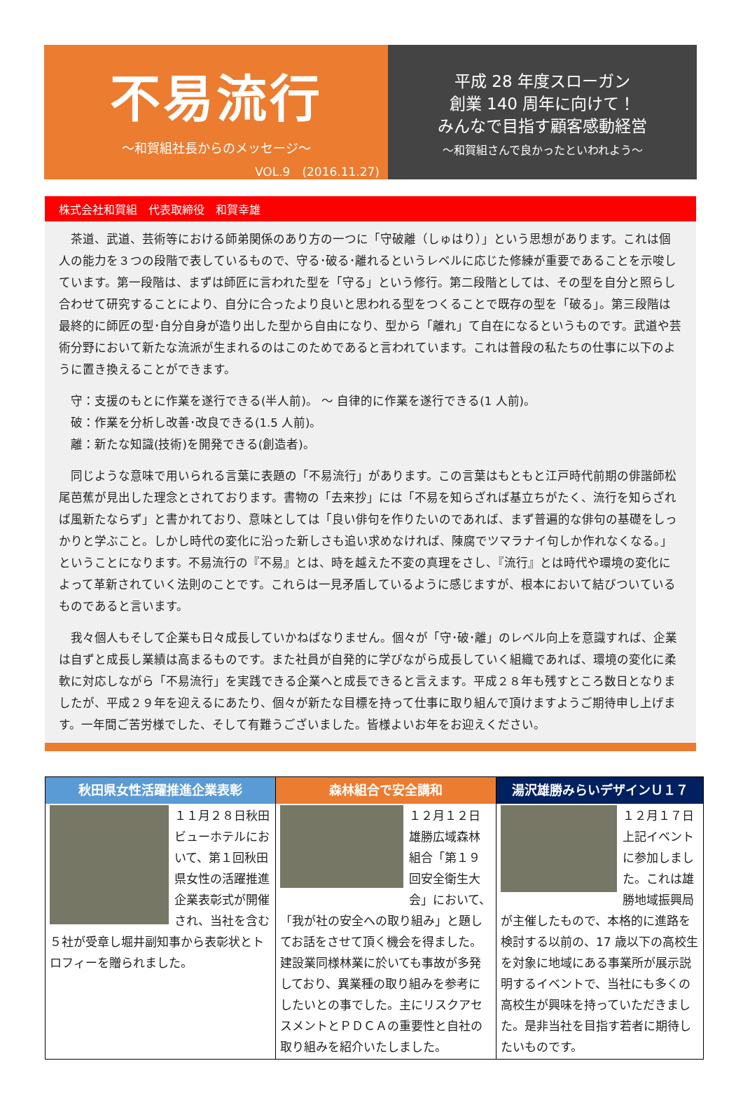不易流行
～和賀組社長からのメッセージ～
VOL.9　(2016.11.27)
平成 28 年度スローガン
創業 140 周年に向けて！
みんなで目指す顧客感動経営
～和賀組さんで良かったといわれよう～
株式会社和賀組　代表取締役　和賀幸雄
　茶道、武道、芸術等における師弟関係のあり方の一つに「守破離（しゅはり）」という思想があります。これは個人の能力を３つの段階で表しているもので、守る･破る･離れるというレベルに応じた修練が重要であることを示唆しています。第一段階は、まずは師匠に言われた型を「守る」という修行。第二段階としては、その型を自分と照らし合わせて研究することにより、自分に合ったより良いと思われる型をつくることで既存の型を「破る」。第三段階は最終的に師匠の型･自分自身が造り出した型から自由になり、型から「離れ」て自在になるというものです。武道や芸術分野において新たな流派が生まれるのはこのためであると言われています。これは普段の私たちの仕事に以下のように置き換えることができます。
　守：支援のもとに作業を遂行できる(半人前)。 ～ 自律的に作業を遂行できる(1 人前)。
　破：作業を分析し改善･改良できる(1.5 人前)。
　離：新たな知識(技術)を開発できる(創造者)。
　同じような意味で用いられる言葉に表題の「不易流行」があります。この言葉はもともと江戸時代前期の俳諧師松尾芭蕉が見出した理念とされております。書物の「去来抄」には「不易を知らざれば基立ちがたく、流行を知らざれば風新たならず」と書かれており、意味としては「良い俳句を作りたいのであれば、まず普遍的な俳句の基礎をしっかりと学ぶこと。しかし時代の変化に沿った新しさも追い求めなければ、陳腐でツマラナイ句しか作れなくなる。」ということになります。不易流行の『不易』とは、時を越えた不変の真理をさし、『流行』とは時代や環境の変化によって革新されていく法則のことです。これらは一見矛盾しているように感じますが、根本において結びついているものであると言います。
　我々個人もそして企業も日々成長していかねばなりません。個々が「守･破･離」のレベル向上を意識すれば、企業は自ずと成長し業績は高まるものです。また社員が自発的に学びながら成長していく組織であれば、環境の変化に柔軟に対応しながら「不易流行」を実践できる企業へと成長できると言えます。平成２８年も残すところ数日となりましたが、平成２９年を迎えるにあたり、個々が新たな目標を持って仕事に取り組んで頂けますようご期待申し上げます。一年間ご苦労様でした、そして有難うございました。皆様よいお年をお迎えください。
秋田県女性活躍推進企業表彰
１１月２８日秋田ビューホテルにおいて、第１回秋田県女性の活躍推進企業表彰式が開催され、当社を含む５社が受章し堀井副知事から表彰状とトロフィーを贈られました。
森林組合で安全講和
１２月１２日雄勝広域森林組合「第１９回安全衛生大会」において、「我が社の安全への取り組み」と題してお話をさせて頂く機会を得ました。建設業同様林業に於いても事故が多発しており、異業種の取り組みを参考にしたいとの事でした。主にリスクアセスメントとＰＤＣＡの重要性と自社の取り組みを紹介いたしました。
湯沢雄勝みらいデザインＵ１７
１２月１７日上記イベントに参加しました。これは雄勝地域振興局が主催したもので、本格的に進路を検討する以前の、17 歳以下の高校生を対象に地域にある事業所が展示説明するイベントで、当社にも多くの高校生が興味を持っていただきました。是非当社を目指す若者に期待したいものです。